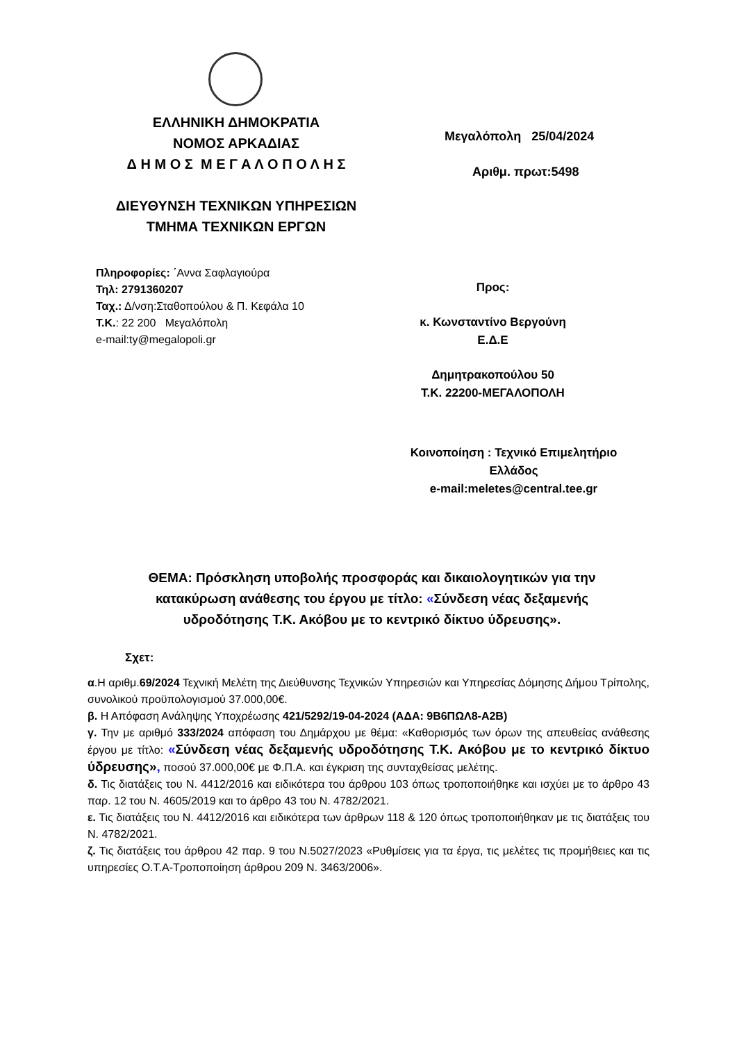ΕΛΛΗΝΙΚΗ ΔΗΜΟΚΡΑΤΙΑ
ΝΟΜΟΣ ΑΡΚΑΔΙΑΣ
Δ Η Μ Ο Σ Μ Ε Γ Α Λ Ο Π Ο Λ Η Σ
ΔΙΕΥΘΥΝΣΗ ΤΕΧΝΙΚΩΝ ΥΠΗΡΕΣΙΩΝ
ΤΜΗΜΑ ΤΕΧΝΙΚΩΝ ΕΡΓΩΝ
Μεγαλόπολη 25/04/2024
Αριθμ. πρωτ:5498
Πληροφορίες: ΄Αννα Σαφλαγιούρα
Τηλ: 2791360207
Ταχ.: Δ/νση:Σταθοπούλου & Π. Κεφάλα 10
Τ.Κ.: 22 200 Μεγαλόπολη
e-mail:ty@megalopoli.gr
Προς:
κ. Κωνσταντίνο Βεργούνη
Ε.Δ.Ε
Δημητρακοπούλου 50
Τ.Κ. 22200-ΜΕΓΑΛΟΠΟΛΗ
Κοινοποίηση : Τεχνικό Επιμελητήριο
Ελλάδος
e-mail:meletes@central.tee.gr
ΘΕΜΑ: Πρόσκληση υποβολής προσφοράς και δικαιολογητικών για την κατακύρωση ανάθεσης του έργου με τίτλο: «Σύνδεση νέας δεξαμενής υδροδότησης Τ.Κ. Ακόβου με το κεντρικό δίκτυο ύδρευσης».
Σχετ:
α.Η αριθμ.69/2024 Τεχνική Μελέτη της Διεύθυνσης Τεχνικών Υπηρεσιών και Υπηρεσίας Δόμησης Δήμου Τρίπολης, συνολικού προϋπολογισμού 37.000,00€.
β. Η Απόφαση Ανάληψης Υποχρέωσης 421/5292/19-04-2024 (ΑΔΑ: 9Β6ΠΩΛ8-Α2Β)
γ. Την με αριθμό 333/2024 απόφαση του Δημάρχου με θέμα: «Καθορισμός των όρων της απευθείας ανάθεσης έργου με τίτλο: «Σύνδεση νέας δεξαμενής υδροδότησης Τ.Κ. Ακόβου με το κεντρικό δίκτυο ύδρευσης», ποσού 37.000,00€ με Φ.Π.Α. και έγκριση της συνταχθείσας μελέτης.
δ. Τις διατάξεις του Ν. 4412/2016 και ειδικότερα του άρθρου 103 όπως τροποποιήθηκε και ισχύει με το άρθρο 43 παρ. 12 του Ν. 4605/2019 και το άρθρο 43 του Ν. 4782/2021.
ε. Τις διατάξεις του Ν. 4412/2016 και ειδικότερα των άρθρων 118 & 120 όπως τροποποιήθηκαν με τις διατάξεις του Ν. 4782/2021.
ζ. Τις διατάξεις του άρθρου 42 παρ. 9 του Ν.5027/2023 «Ρυθμίσεις για τα έργα, τις μελέτες τις προμήθειες και τις υπηρεσίες Ο.Τ.Α-Τροποποίηση άρθρου 209 Ν. 3463/2006».